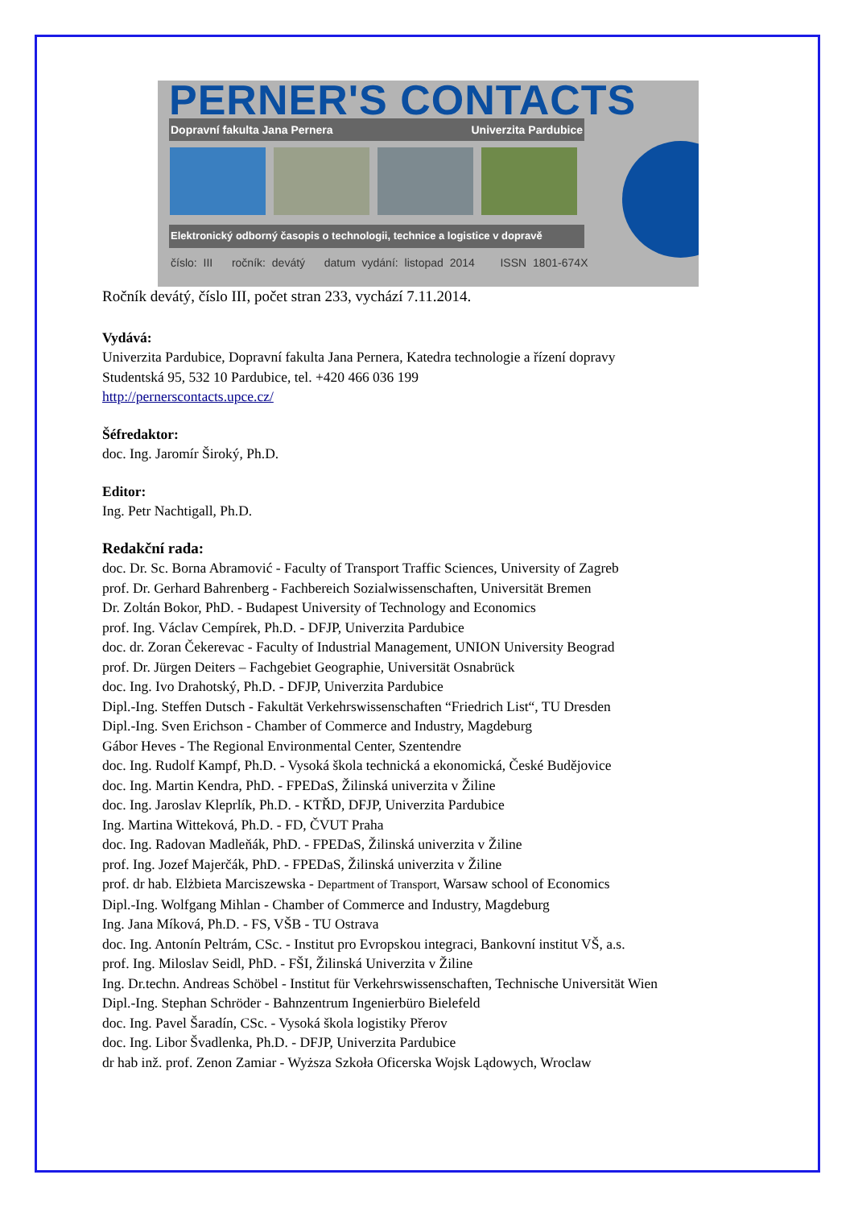PERNER'S CONTACTS
Dopravní fakulta Jana Pernera Univerzita Pardubice
Elektronický odborný časopis o technologii, technice a logistice v dopravě
číslo: III ročník: devátý datum vydání: listopad 2014 ISSN 1801-674X
Ročník devátý, číslo III, počet stran 233, vychází 7.11.2014.
Vydává:
Univerzita Pardubice, Dopravní fakulta Jana Pernera, Katedra technologie a řízení dopravy
Studentská 95, 532 10 Pardubice, tel. +420 466 036 199
http://pernerscontacts.upce.cz/
Šéfredaktor:
doc. Ing. Jaromír Široký, Ph.D.
Editor:
Ing. Petr Nachtigall, Ph.D.
Redakční rada:
doc. Dr. Sc. Borna Abramović - Faculty of Transport Traffic Sciences, University of Zagreb
prof. Dr. Gerhard Bahrenberg - Fachbereich Sozialwissenschaften, Universität Bremen
Dr. Zoltán Bokor, PhD. - Budapest University of Technology and Economics
prof. Ing. Václav Cempírek, Ph.D. - DFJP, Univerzita Pardubice
doc. dr. Zoran Čekerevac - Faculty of Industrial Management, UNION University Beograd
prof. Dr. Jürgen Deiters – Fachgebiet Geographie, Universität Osnabrück
doc. Ing. Ivo Drahotský, Ph.D. - DFJP, Univerzita Pardubice
Dipl.-Ing. Steffen Dutsch - Fakultät Verkehrswissenschaften “Friedrich List“, TU Dresden
Dipl.-Ing. Sven Erichson - Chamber of Commerce and Industry, Magdeburg
Gábor Heves - The Regional Environmental Center, Szentendre
doc. Ing. Rudolf Kampf, Ph.D. - Vysoká škola technická a ekonomická, České Budějovice
doc. Ing. Martin Kendra, PhD. - FPEDaS, Žilinská univerzita v Žiline
doc. Ing. Jaroslav Kleprlík, Ph.D. - KTŘD, DFJP, Univerzita Pardubice
Ing. Martina Witteková, Ph.D. - FD, ČVUT Praha
doc. Ing. Radovan Madleňák, PhD. - FPEDaS, Žilinská univerzita v Žiline
prof. Ing. Jozef Majerčák, PhD. - FPEDaS, Žilinská univerzita v Žiline
prof. dr hab. Elżbieta Marciszewska - Department of Transport, Warsaw school of Economics
Dipl.-Ing. Wolfgang Mihlan - Chamber of Commerce and Industry, Magdeburg
Ing. Jana Míková, Ph.D. - FS, VŠB - TU Ostrava
doc. Ing. Antonín Peltrám, CSc. - Institut pro Evropskou integraci, Bankovní institut VŠ, a.s.
prof. Ing. Miloslav Seidl, PhD. - FŠI, Žilinská Univerzita v Žiline
Ing. Dr.techn. Andreas Schöbel - Institut für Verkehrswissenschaften, Technische Universität Wien
Dipl.-Ing. Stephan Schröder - Bahnzentrum Ingenierbüro Bielefeld
doc. Ing. Pavel Šaradín, CSc. - Vysoká škola logistiky Přerov
doc. Ing. Libor Švadlenka, Ph.D. - DFJP, Univerzita Pardubice
dr hab inž. prof. Zenon Zamiar - Wyższa Szkoła Oficerska Wojsk Lądowych, Wroclaw